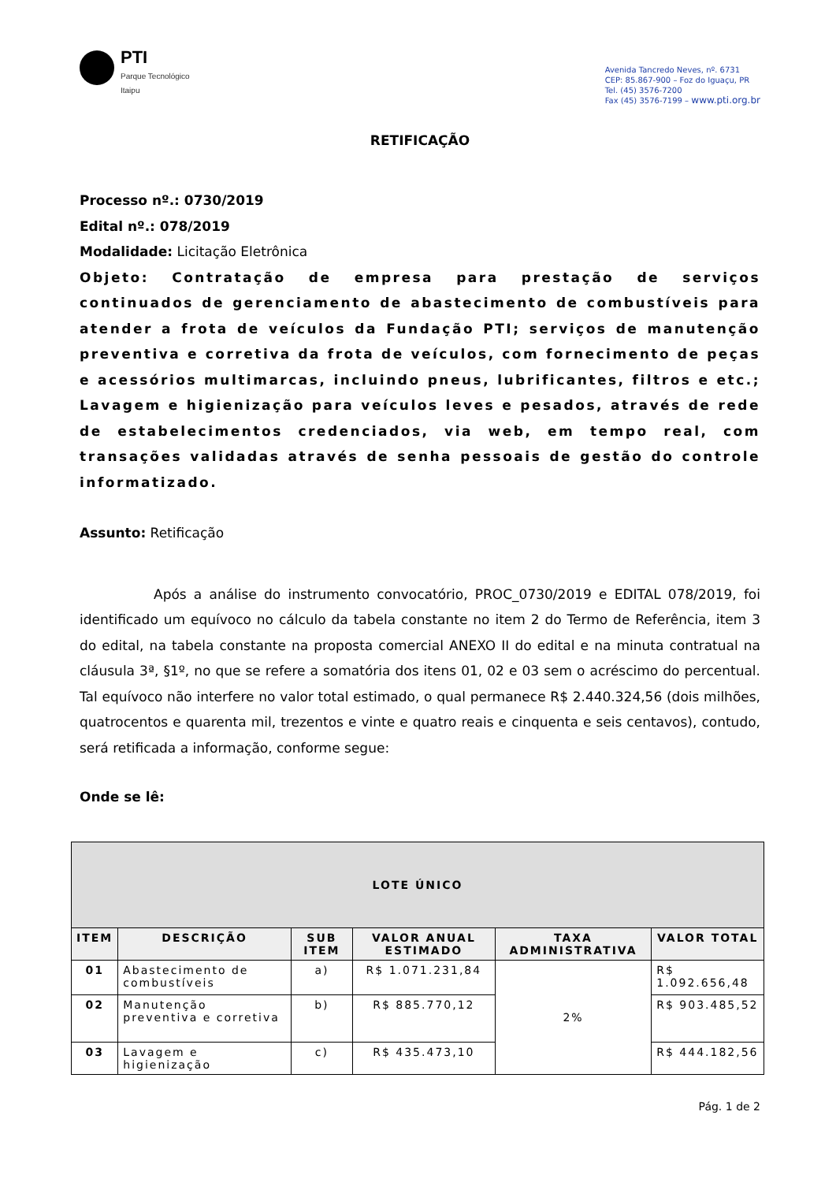PTI
Parque Tecnológico
Itaipu
Avenida Tancredo Neves, nº. 6731
CEP: 85.867-900 – Foz do Iguaçu, PR
Tel. (45) 3576-7200
Fax (45) 3576-7199 – www.pti.org.br
RETIFICAÇÃO
Processo nº.: 0730/2019
Edital nº.: 078/2019
Modalidade: Licitação Eletrônica
Objeto: Contratação de empresa para prestação de serviços continuados de gerenciamento de abastecimento de combustíveis para atender a frota de veículos da Fundação PTI; serviços de manutenção preventiva e corretiva da frota de veículos, com fornecimento de peças e acessórios multimarcas, incluindo pneus, lubrificantes, filtros e etc.; Lavagem e higienização para veículos leves e pesados, através de rede de estabelecimentos credenciados, via web, em tempo real, com transações validadas através de senha pessoais de gestão do controle informatizado.
Assunto: Retificação
Após a análise do instrumento convocatório, PROC_0730/2019 e EDITAL 078/2019, foi identificado um equívoco no cálculo da tabela constante no item 2 do Termo de Referência, item 3 do edital, na tabela constante na proposta comercial ANEXO II do edital e na minuta contratual na cláusula 3ª, §1º, no que se refere a somatória dos itens 01, 02 e 03 sem o acréscimo do percentual. Tal equívoco não interfere no valor total estimado, o qual permanece R$ 2.440.324,56 (dois milhões, quatrocentos e quarenta mil, trezentos e vinte e quatro reais e cinquenta e seis centavos), contudo, será retificada a informação, conforme segue:
Onde se lê:
| LOTE ÚNICO | | | | | |
| --- | --- | --- | --- | --- | --- |
| ITEM | DESCRIÇÃO | SUB ITEM | VALOR ANUAL ESTIMADO | TAXA ADMINISTRATIVA | VALOR TOTAL |
| 01 | Abastecimento de combustíveis | a) | R$ 1.071.231,84 | 2% | R$ 1.092.656,48 |
| 02 | Manutenção preventiva e corretiva | b) | R$ 885.770,12 | | R$ 903.485,52 |
| 03 | Lavagem e higienização | c) | R$ 435.473,10 | | R$ 444.182,56 |
Pág. 1 de 2